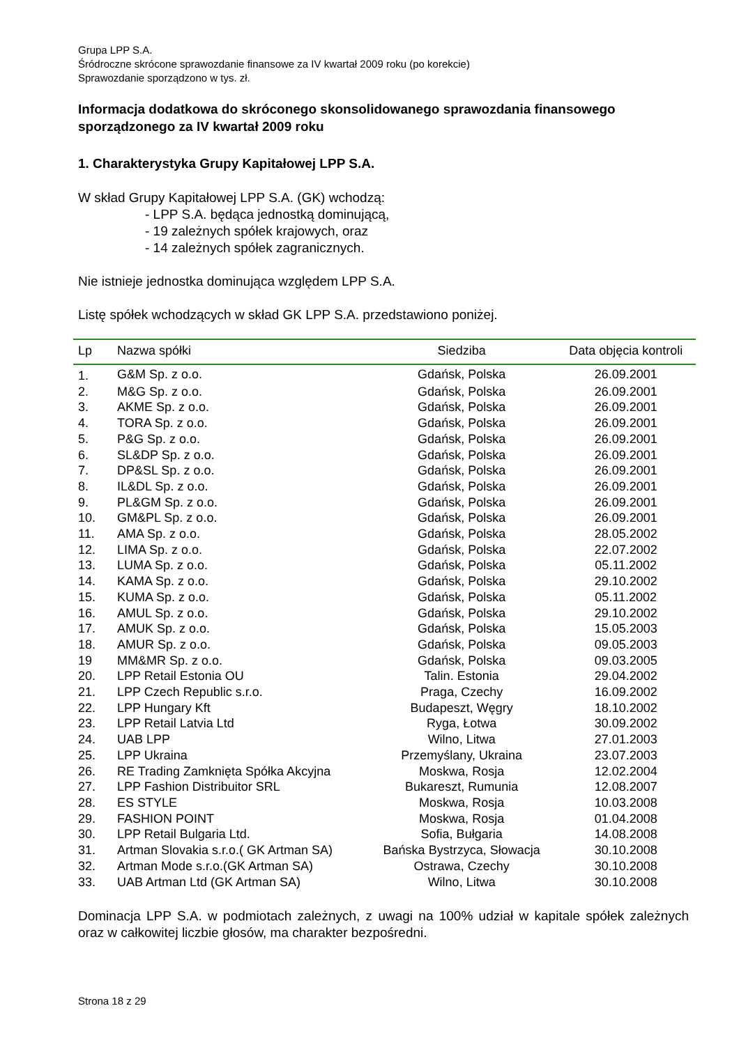Grupa LPP S.A.
Śródroczne skrócone sprawozdanie finansowe za IV kwartał 2009 roku (po korekcie)
Sprawozdanie sporządzono w tys. zł.
Informacja dodatkowa do skróconego skonsolidowanego sprawozdania finansowego sporządzonego za IV kwartał 2009 roku
1. Charakterystyka Grupy Kapitałowej LPP S.A.
W skład Grupy Kapitałowej LPP S.A. (GK) wchodzą:
- LPP S.A. będąca jednostką dominującą,
- 19 zależnych spółek krajowych, oraz
- 14 zależnych spółek zagranicznych.
Nie istnieje jednostka dominująca względem LPP S.A.
Listę spółek wchodzących w skład GK LPP S.A. przedstawiono poniżej.
| Lp | Nazwa spółki | Siedziba | Data objęcia kontroli |
| --- | --- | --- | --- |
| 1. | G&M Sp. z o.o. | Gdańsk, Polska | 26.09.2001 |
| 2. | M&G Sp. z o.o. | Gdańsk, Polska | 26.09.2001 |
| 3. | AKME Sp. z o.o. | Gdańsk, Polska | 26.09.2001 |
| 4. | TORA Sp. z o.o. | Gdańsk, Polska | 26.09.2001 |
| 5. | P&G Sp. z o.o. | Gdańsk, Polska | 26.09.2001 |
| 6. | SL&DP Sp. z o.o. | Gdańsk, Polska | 26.09.2001 |
| 7. | DP&SL Sp. z o.o. | Gdańsk, Polska | 26.09.2001 |
| 8. | IL&DL Sp. z o.o. | Gdańsk, Polska | 26.09.2001 |
| 9. | PL&GM Sp. z o.o. | Gdańsk, Polska | 26.09.2001 |
| 10. | GM&PL Sp. z o.o. | Gdańsk, Polska | 26.09.2001 |
| 11. | AMA Sp. z o.o. | Gdańsk, Polska | 28.05.2002 |
| 12. | LIMA Sp. z o.o. | Gdańsk, Polska | 22.07.2002 |
| 13. | LUMA Sp. z o.o. | Gdańsk, Polska | 05.11.2002 |
| 14. | KAMA Sp. z o.o. | Gdańsk, Polska | 29.10.2002 |
| 15. | KUMA Sp. z o.o. | Gdańsk, Polska | 05.11.2002 |
| 16. | AMUL Sp. z o.o. | Gdańsk, Polska | 29.10.2002 |
| 17. | AMUK Sp. z o.o. | Gdańsk, Polska | 15.05.2003 |
| 18. | AMUR Sp. z o.o. | Gdańsk, Polska | 09.05.2003 |
| 19 | MM&MR Sp. z o.o. | Gdańsk, Polska | 09.03.2005 |
| 20. | LPP Retail Estonia OU | Talin. Estonia | 29.04.2002 |
| 21. | LPP Czech Republic s.r.o. | Praga, Czechy | 16.09.2002 |
| 22. | LPP Hungary Kft | Budapeszt, Węgry | 18.10.2002 |
| 23. | LPP Retail Latvia Ltd | Ryga, Łotwa | 30.09.2002 |
| 24. | UAB LPP | Wilno, Litwa | 27.01.2003 |
| 25. | LPP Ukraina | Przemyślany, Ukraina | 23.07.2003 |
| 26. | RE Trading Zamknięta Spółka Akcyjna | Moskwa, Rosja | 12.02.2004 |
| 27. | LPP Fashion Distribuitor SRL | Bukareszt, Rumunia | 12.08.2007 |
| 28. | ES STYLE | Moskwa, Rosja | 10.03.2008 |
| 29. | FASHION POINT | Moskwa, Rosja | 01.04.2008 |
| 30. | LPP Retail Bulgaria Ltd. | Sofia, Bułgaria | 14.08.2008 |
| 31. | Artman Slovakia s.r.o.( GK Artman SA) | Bańska Bystrzyca, Słowacja | 30.10.2008 |
| 32. | Artman Mode s.r.o.(GK Artman SA) | Ostrawa, Czechy | 30.10.2008 |
| 33. | UAB Artman Ltd (GK Artman SA) | Wilno, Litwa | 30.10.2008 |
Dominacja LPP S.A. w podmiotach zależnych, z uwagi na 100% udział w kapitale spółek zależnych oraz w całkowitej liczbie głosów, ma charakter bezpośredni.
Strona 18 z 29